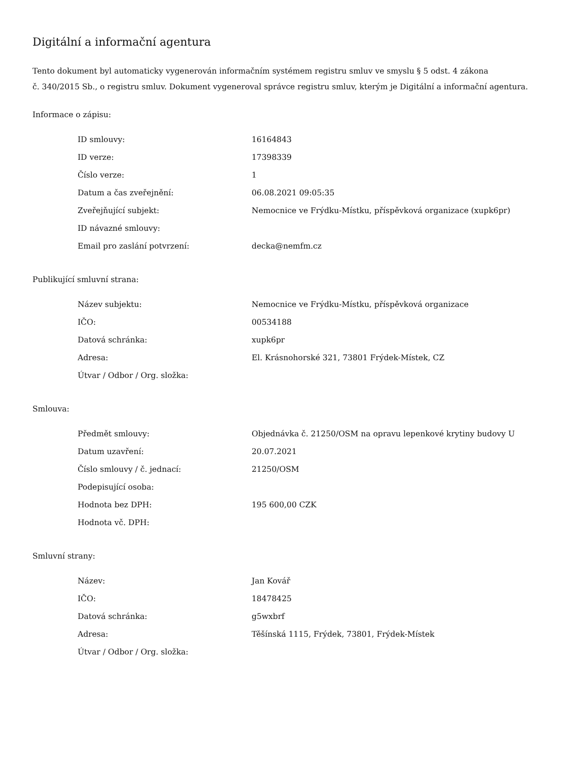Digitální a informační agentura
Tento dokument byl automaticky vygenerován informačním systémem registru smluv ve smyslu § 5 odst. 4 zákona
č. 340/2015 Sb., o registru smluv. Dokument vygeneroval správce registru smluv, kterým je Digitální a informační agentura.
Informace o zápisu:
| ID smlouvy: | 16164843 |
| ID verze: | 17398339 |
| Číslo verze: | 1 |
| Datum a čas zveřejnění: | 06.08.2021 09:05:35 |
| Zveřejňující subjekt: | Nemocnice ve Frýdku-Místku, příspěvková organizace (xupk6pr) |
| ID návazné smlouvy: | |
| Email pro zaslání potvrzení: | decka@nemfm.cz |
Publikující smluvní strana:
| Název subjektu: | Nemocnice ve Frýdku-Místku, příspěvková organizace |
| IČO: | 00534188 |
| Datová schránka: | xupk6pr |
| Adresa: | El. Krásnohorské 321, 73801 Frýdek-Místek, CZ |
| Útvar / Odbor / Org. složka: | |
Smlouva:
| Předmět smlouvy: | Objednávka č. 21250/OSM na opravu lepenkové krytiny budovy U |
| Datum uzavření: | 20.07.2021 |
| Číslo smlouvy / č. jednací: | 21250/OSM |
| Podepisující osoba: | |
| Hodnota bez DPH: | 195 600,00 CZK |
| Hodnota vč. DPH: | |
Smluvní strany:
| Název: | Jan Kovář |
| IČO: | 18478425 |
| Datová schránka: | g5wxbrf |
| Adresa: | Těšínská 1115, Frýdek, 73801, Frýdek-Místek |
| Útvar / Odbor / Org. složka: | |